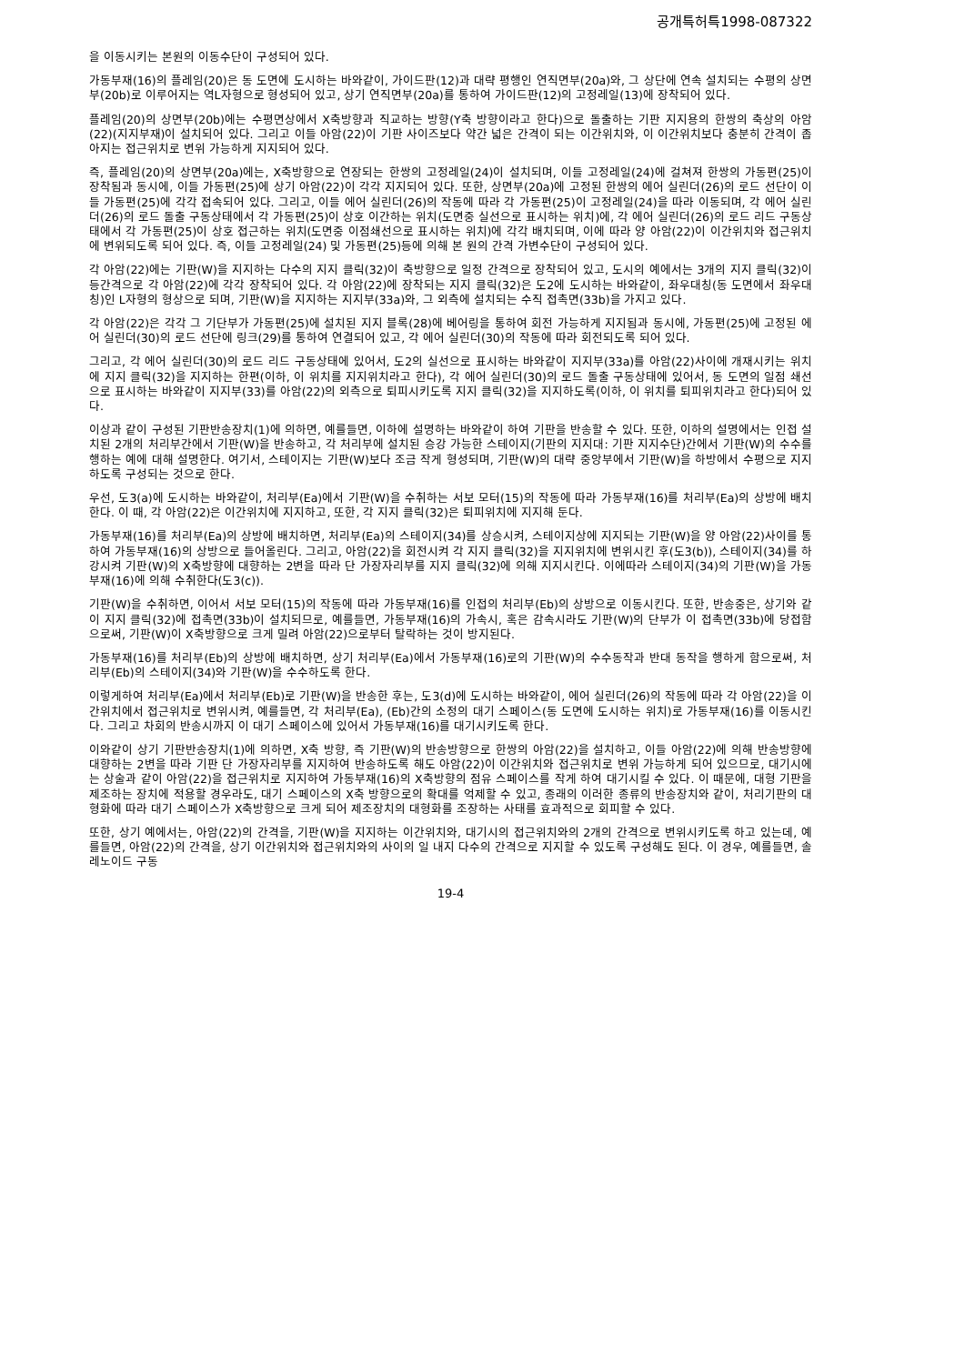공개특허특1998-087322
을 이동시키는 본원의 이동수단이 구성되어 있다.
가동부재(16)의 플레임(20)은 동 도면에 도시하는 바와같이, 가이드판(12)과 대략 평행인 연직면부(20a)와, 그 상단에 연속 설치되는 수평의 상면부(20b)로 이루어지는 역L자형으로 형성되어 있고, 상기 연직면부(20a)를 통하여 가이드판(12)의 고정레일(13)에 장착되어 있다.
플레임(20)의 상면부(20b)에는 수평면상에서 X축방향과 직교하는 방향(Y축 방향이라고 한다)으로 돌출하는 기판 지지용의 한쌍의 축상의 아암(22)(지지부재)이 설치되어 있다. 그리고 이들 아암(22)이 기판 사이즈보다 약간 넓은 간격이 되는 이간위치와, 이 이간위치보다 충분히 간격이 좁아지는 접근위치로 변위 가능하게 지지되어 있다.
즉, 플레임(20)의 상면부(20a)에는, X축방향으로 연장되는 한쌍의 고정레일(24)이 설치되며, 이들 고정레일(24)에 걸쳐져 한쌍의 가동편(25)이 장착됨과 동시에, 이들 가동편(25)에 상기 아암(22)이 각각 지지되어 있다. 또한, 상면부(20a)에 고정된 한쌍의 에어 실린더(26)의 로드 선단이 이들 가동편(25)에 각각 접속되어 있다. 그리고, 이들 에어 실린더(26)의 작동에 따라 각 가동편(25)이 고정레일(24)을 따라 이동되며, 각 에어 실린더(26)의 로드 돌출 구동상태에서 각 가동편(25)이 상호 이간하는 위치(도면중 실선으로 표시하는 위치)에, 각 에어 실린더(26)의 로드 리드 구동상태에서 각 가동편(25)이 상호 접근하는 위치(도면중 이점쇄선으로 표시하는 위치)에 각각 배치되며, 이에 따라 양 아암(22)이 이간위치와 접근위치에 변위되도록 되어 있다. 즉, 이들 고정레일(24) 및 가동편(25)등에 의해 본 원의 간격 가변수단이 구성되어 있다.
각 아암(22)에는 기판(W)을 지지하는 다수의 지지 클릭(32)이 축방향으로 일정 간격으로 장착되어 있고, 도시의 예에서는 3개의 지지 클릭(32)이 등간격으로 각 아암(22)에 각각 장착되어 있다. 각 아암(22)에 장착되는 지지 클릭(32)은 도2에 도시하는 바와같이, 좌우대칭(동 도면에서 좌우대칭)인 L자형의 형상으로 되며, 기판(W)을 지지하는 지지부(33a)와, 그 외측에 설치되는 수직 접촉면(33b)을 가지고 있다.
각 아암(22)은 각각 그 기단부가 가동편(25)에 설치된 지지 블록(28)에 베어링을 통하여 회전 가능하게 지지됨과 동시에, 가동편(25)에 고정된 에어 실린더(30)의 로드 선단에 링크(29)를 통하여 연결되어 있고, 각 에어 실린더(30)의 작동에 따라 회전되도록 되어 있다.
그리고, 각 에어 실린더(30)의 로드 리드 구동상태에 있어서, 도2의 실선으로 표시하는 바와같이 지지부(33a)를 아암(22)사이에 개재시키는 위치에 지지 클릭(32)을 지지하는 한편(이하, 이 위치를 지지위치라고 한다), 각 에어 실린더(30)의 로드 돌출 구동상태에 있어서, 동 도면의 일점 쇄선으로 표시하는 바와같이 지지부(33)를 아암(22)의 외측으로 퇴피시키도록 지지 클릭(32)을 지지하도록(이하, 이 위치를 퇴피위치라고 한다)되어 있다.
이상과 같이 구성된 기판반송장치(1)에 의하면, 예를들면, 이하에 설명하는 바와같이 하여 기판을 반송할 수 있다. 또한, 이하의 설명에서는 인접 설치된 2개의 처리부간에서 기판(W)을 반송하고, 각 처리부에 설치된 승강 가능한 스테이지(기판의 지지대: 기판 지지수단)간에서 기판(W)의 수수를 행하는 예에 대해 설명한다. 여기서, 스테이지는 기판(W)보다 조금 작게 형성되며, 기판(W)의 대략 중앙부에서 기판(W)을 하방에서 수평으로 지지하도록 구성되는 것으로 한다.
우선, 도3(a)에 도시하는 바와같이, 처리부(Ea)에서 기판(W)을 수취하는 서보 모터(15)의 작동에 따라 가동부재(16)를 처리부(Ea)의 상방에 배치한다. 이 때, 각 아암(22)은 이간위치에 지지하고, 또한, 각 지지 클릭(32)은 퇴피위치에 지지해 둔다.
가동부재(16)를 처리부(Ea)의 상방에 배치하면, 처리부(Ea)의 스테이지(34)를 상승시켜, 스테이지상에 지지되는 기판(W)을 양 아암(22)사이를 통하여 가동부재(16)의 상방으로 들어올린다. 그리고, 아암(22)을 회전시켜 각 지지 클릭(32)을 지지위치에 변위시킨 후(도3(b)), 스테이지(34)를 하강시켜 기판(W)의 X축방향에 대향하는 2변을 따라 단 가장자리부를 지지 클릭(32)에 의해 지지시킨다. 이에따라 스테이지(34)의 기판(W)을 가동부재(16)에 의해 수취한다(도3(c)).
기판(W)을 수취하면, 이어서 서보 모터(15)의 작동에 따라 가동부재(16)를 인접의 처리부(Eb)의 상방으로 이동시킨다. 또한, 반송중은, 상기와 같이 지지 클릭(32)에 접촉면(33b)이 설치되므로, 예를들면, 가동부재(16)의 가속시, 혹은 감속시라도 기판(W)의 단부가 이 접촉면(33b)에 당접함으로써, 기판(W)이 X축방향으로 크게 밀려 아암(22)으로부터 탈락하는 것이 방지된다.
가동부재(16)를 처리부(Eb)의 상방에 배치하면, 상기 처리부(Ea)에서 가동부재(16)로의 기판(W)의 수수동작과 반대 동작을 행하게 함으로써, 처리부(Eb)의 스테이지(34)와 기판(W)을 수수하도록 한다.
이렇게하여 처리부(Ea)에서 처리부(Eb)로 기판(W)을 반송한 후는, 도3(d)에 도시하는 바와같이, 에어 실린더(26)의 작동에 따라 각 아암(22)을 이간위치에서 접근위치로 변위시켜, 예를들면, 각 처리부(Ea), (Eb)간의 소정의 대기 스페이스(동 도면에 도시하는 위치)로 가동부재(16)를 이동시킨다. 그리고 차회의 반송시까지 이 대기 스페이스에 있어서 가동부재(16)를 대기시키도록 한다.
이와같이 상기 기판반송장치(1)에 의하면, X축 방향, 즉 기판(W)의 반송방향으로 한쌍의 아암(22)을 설치하고, 이들 아암(22)에 의해 반송방향에 대향하는 2변을 따라 기판 단 가장자리부를 지지하여 반송하도록 해도 아암(22)이 이간위치와 접근위치로 변위 가능하게 되어 있으므로, 대기시에는 상술과 같이 아암(22)을 접근위치로 지지하여 가동부재(16)의 X축방향의 점유 스페이스를 작게 하여 대기시킬 수 있다. 이 때문에, 대형 기판을 제조하는 장치에 적용할 경우라도, 대기 스페이스의 X축 방향으로의 확대를 억제할 수 있고, 종래의 이러한 종류의 반송장치와 같이, 처리기판의 대형화에 따라 대기 스페이스가 X축방향으로 크게 되어 제조장치의 대형화를 조장하는 사태를 효과적으로 회피할 수 있다.
또한, 상기 예에서는, 아암(22)의 간격을, 기판(W)을 지지하는 이간위치와, 대기시의 접근위치와의 2개의 간격으로 변위시키도록 하고 있는데, 예를들면, 아암(22)의 간격을, 상기 이간위치와 접근위치와의 사이의 일 내지 다수의 간격으로 지지할 수 있도록 구성해도 된다. 이 경우, 예를들면, 솔레노이드 구동
19-4